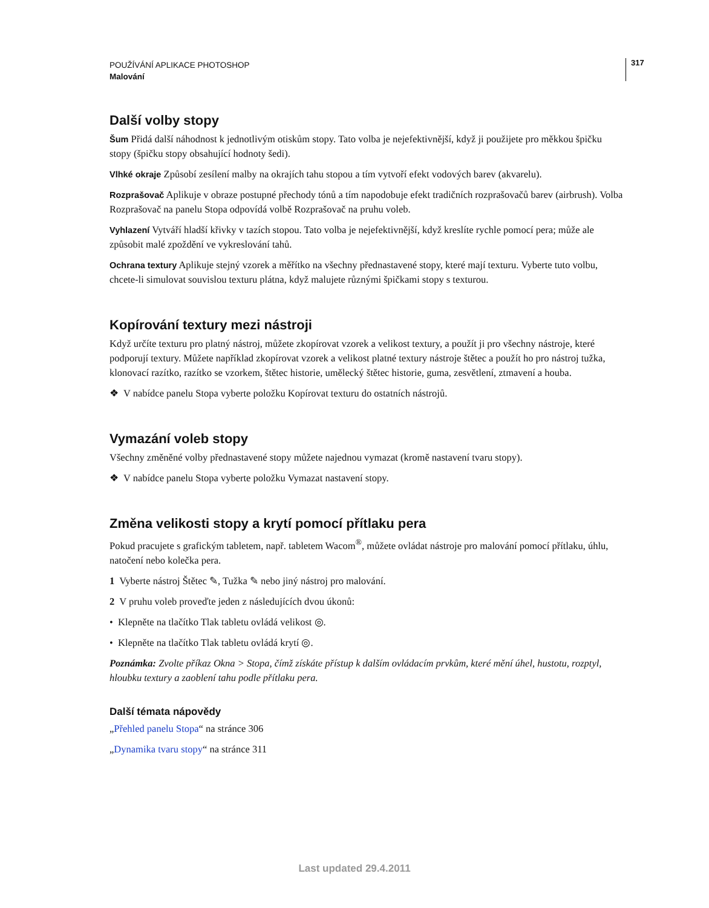317
POUŽÍVÁNÍ APLIKACE PHOTOSHOP
Malování
Další volby stopy
Šum Přidá další náhodnost k jednotlivým otiskům stopy. Tato volba je nejefektivnější, když ji použijete pro měkkou špičku stopy (špičku stopy obsahující hodnoty šedi).
Vlhké okraje Způsobí zesílení malby na okrajích tahu stopou a tím vytvoří efekt vodových barev (akvarelu).
Rozprašovač Aplikuje v obraze postupné přechody tónů a tím napodobuje efekt tradičních rozprašovačů barev (airbrush). Volba Rozprašovač na panelu Stopa odpovídá volbě Rozprašovač na pruhu voleb.
Vyhlazení Vytváří hladší křivky v tazích stopou. Tato volba je nejefektivnější, když kreslíte rychle pomocí pera; může ale způsobit malé zpoždění ve vykreslování tahů.
Ochrana textury Aplikuje stejný vzorek a měřítko na všechny přednastavené stopy, které mají texturu. Vyberte tuto volbu, chcete-li simulovat souvislou texturu plátna, když malujete různými špičkami stopy s texturou.
Kopírování textury mezi nástroji
Když určíte texturu pro platný nástroj, můžete zkopírovat vzorek a velikost textury, a použít ji pro všechny nástroje, které podporují textury. Můžete například zkopírovat vzorek a velikost platné textury nástroje štětec a použít ho pro nástroj tužka, klonovací razítko, razítko se vzorkem, štětec historie, umělecký štětec historie, guma, zesvětlení, ztmavení a houba.
❖ V nabídce panelu Stopa vyberte položku Kopírovat texturu do ostatních nástrojů.
Vymazání voleb stopy
Všechny změněné volby přednastavené stopy můžete najednou vymazat (kromě nastavení tvaru stopy).
❖ V nabídce panelu Stopa vyberte položku Vymazat nastavení stopy.
Změna velikosti stopy a krytí pomocí přítlaku pera
Pokud pracujete s grafickým tabletem, např. tabletem Wacom<sup>®</sup>, můžete ovládat nástroje pro malování pomocí přítlaku, úhlu, natočení nebo kolečka pera.
1 Vyberte nástroj Štětec ✎, Tužka ✎ nebo jiný nástroj pro malování.
2 V pruhu voleb proveďte jeden z následujících dvou úkonů:
• Klepněte na tlačítko Tlak tabletu ovládá velikost ◎.
• Klepněte na tlačítko Tlak tabletu ovládá krytí ◎.
Poznámka: Zvolte příkaz Okna > Stopa, čímž získáte přístup k dalším ovládacím prvkům, které mění úhel, hustotu, rozptyl, hloubku textury a zaoblení tahu podle přítlaku pera.
Další témata nápovědy
„Přehled panelu Stopa“ na stránce 306
„Dynamika tvaru stopy“ na stránce 311
Last updated 29.4.2011